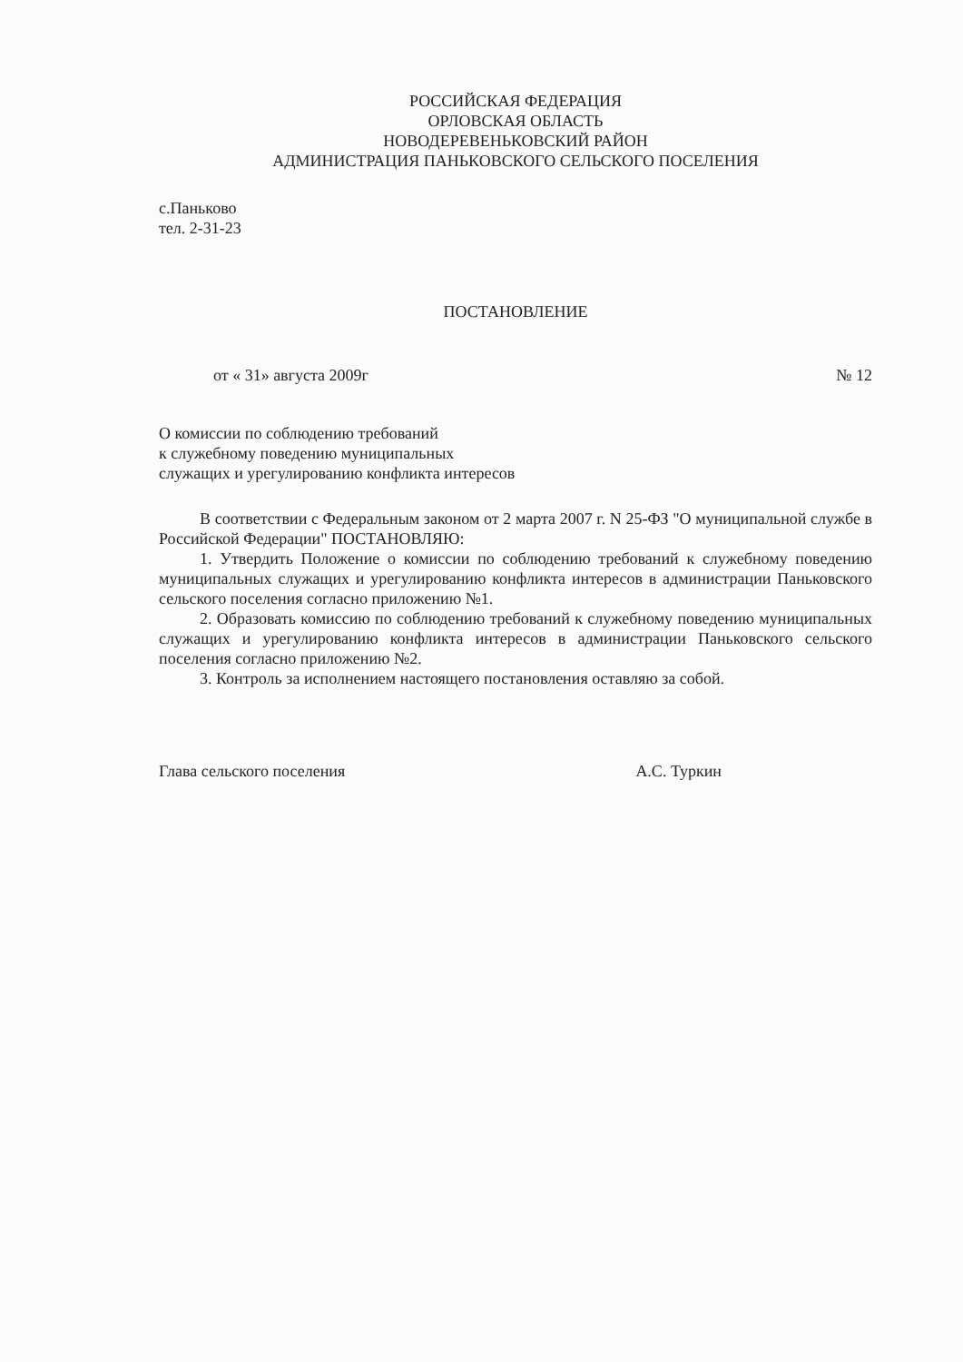РОССИЙСКАЯ ФЕДЕРАЦИЯ
ОРЛОВСКАЯ ОБЛАСТЬ
НОВОДЕРЕВЕНЬКОВСКИЙ РАЙОН
АДМИНИСТРАЦИЯ ПАНЬКОВСКОГО СЕЛЬСКОГО ПОСЕЛЕНИЯ
с.Паньково
тел. 2-31-23
ПОСТАНОВЛЕНИЕ
от « 31» августа 2009г № 12
О комиссии по соблюдению требований
к служебному поведению муниципальных
служащих и урегулированию конфликта интересов
В соответствии с Федеральным законом от 2 марта 2007 г. N 25-ФЗ "О муниципальной службе в Российской Федерации" ПОСТАНОВЛЯЮ:
1. Утвердить Положение о комиссии по соблюдению требований к служебному поведению муниципальных служащих и урегулированию конфликта интересов в администрации Паньковского сельского поселения согласно приложению №1.
2. Образовать комиссию по соблюдению требований к служебному поведению муниципальных служащих и урегулированию конфликта интересов в администрации Паньковского сельского поселения согласно приложению №2.
3. Контроль за исполнением настоящего постановления оставляю за собой.
Глава сельского поселения А.С. Туркин